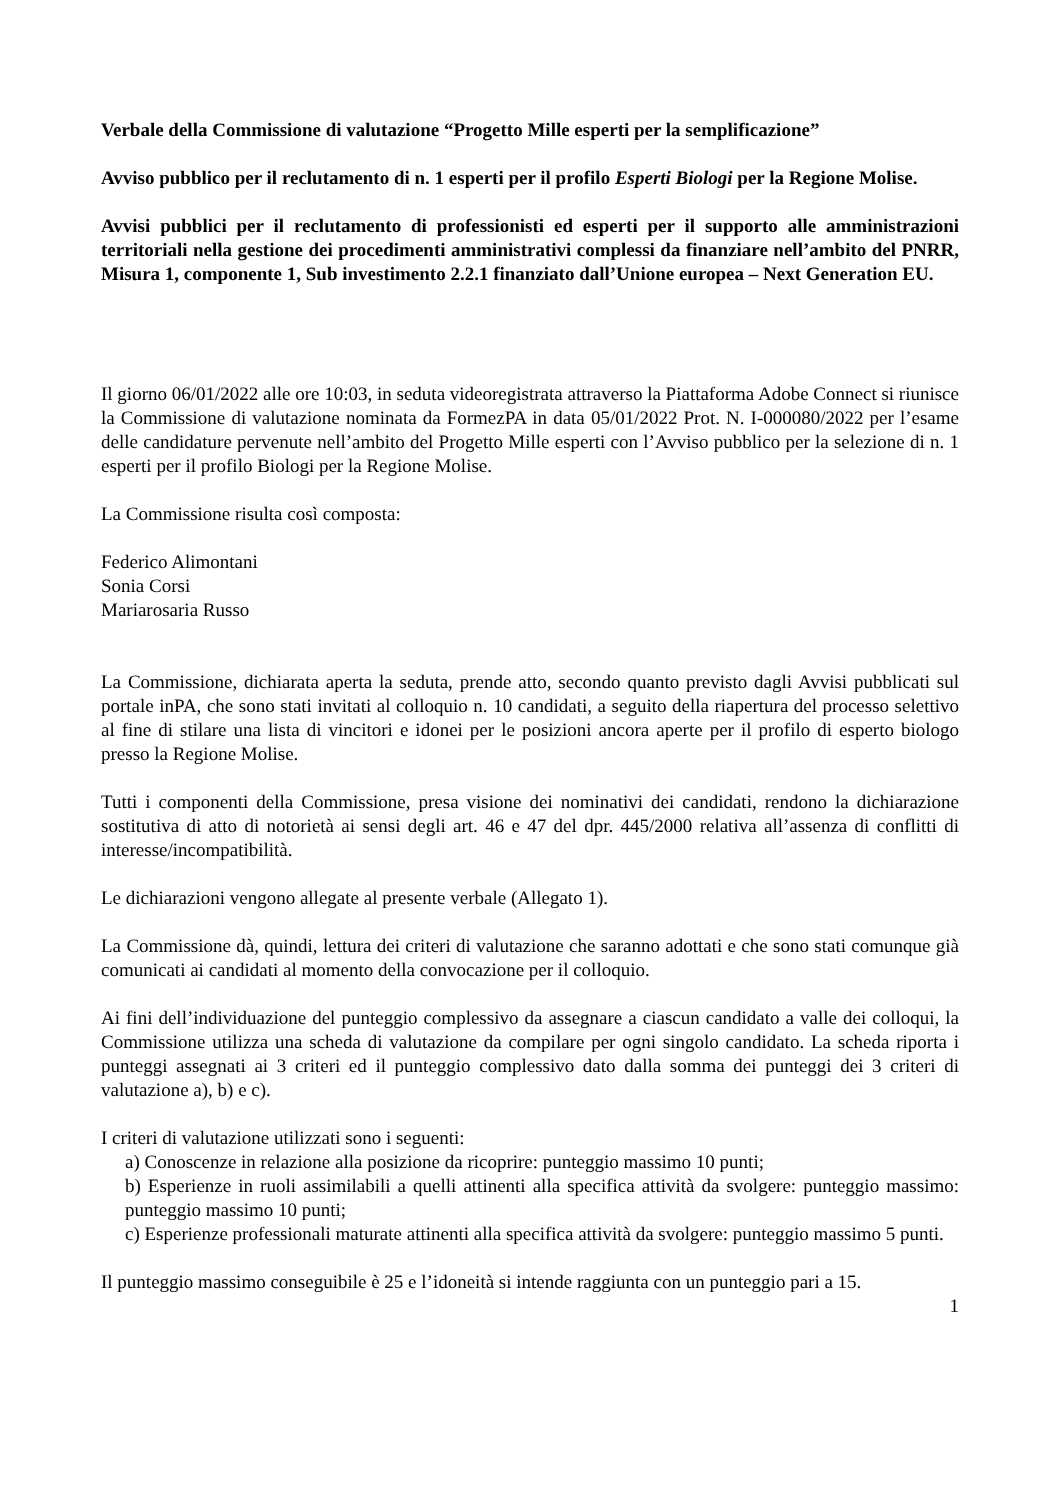Verbale della Commissione di valutazione “Progetto Mille esperti per la semplificazione”
Avviso pubblico per il reclutamento di n. 1 esperti per il profilo Esperti Biologi per la Regione Molise.
Avvisi pubblici per il reclutamento di professionisti ed esperti per il supporto alle amministrazioni territoriali nella gestione dei procedimenti amministrativi complessi da finanziare nell’ambito del PNRR, Misura 1, componente 1, Sub investimento 2.2.1 finanziato dall’Unione europea – Next Generation EU.
Il giorno 06/01/2022 alle ore 10:03, in seduta videoregistrata attraverso la Piattaforma Adobe Connect si riunisce la Commissione di valutazione nominata da FormezPA in data 05/01/2022 Prot. N. I-000080/2022 per l’esame delle candidature pervenute nell’ambito del Progetto Mille esperti con l’Avviso pubblico per la selezione di n. 1 esperti per il profilo Biologi per la Regione Molise.
La Commissione risulta così composta:
Federico Alimontani
Sonia Corsi
Mariarosaria Russo
La Commissione, dichiarata aperta la seduta, prende atto, secondo quanto previsto dagli Avvisi pubblicati sul portale inPA, che sono stati invitati al colloquio n. 10 candidati, a seguito della riapertura del processo selettivo al fine di stilare una lista di vincitori e idonei per le posizioni ancora aperte per il profilo di esperto biologo presso la Regione Molise.
Tutti i componenti della Commissione, presa visione dei nominativi dei candidati, rendono la dichiarazione sostitutiva di atto di notorietà ai sensi degli art. 46 e 47 del dpr. 445/2000 relativa all’assenza di conflitti di interesse/incompatibilità.
Le dichiarazioni vengono allegate al presente verbale (Allegato 1).
La Commissione dà, quindi, lettura dei criteri di valutazione che saranno adottati e che sono stati comunque già comunicati ai candidati al momento della convocazione per il colloquio.
Ai fini dell’individuazione del punteggio complessivo da assegnare a ciascun candidato a valle dei colloqui, la Commissione utilizza una scheda di valutazione da compilare per ogni singolo candidato. La scheda riporta i punteggi assegnati ai 3 criteri ed il punteggio complessivo dato dalla somma dei punteggi dei 3 criteri di valutazione a), b) e c).
I criteri di valutazione utilizzati sono i seguenti:
a) Conoscenze in relazione alla posizione da ricoprire: punteggio massimo 10 punti;
b) Esperienze in ruoli assimilabili a quelli attinenti alla specifica attività da svolgere: punteggio massimo: punteggio massimo 10 punti;
c) Esperienze professionali maturate attinenti alla specifica attività da svolgere: punteggio massimo 5 punti.
Il punteggio massimo conseguibile è 25 e l’idoneità si intende raggiunta con un punteggio pari a 15.
1